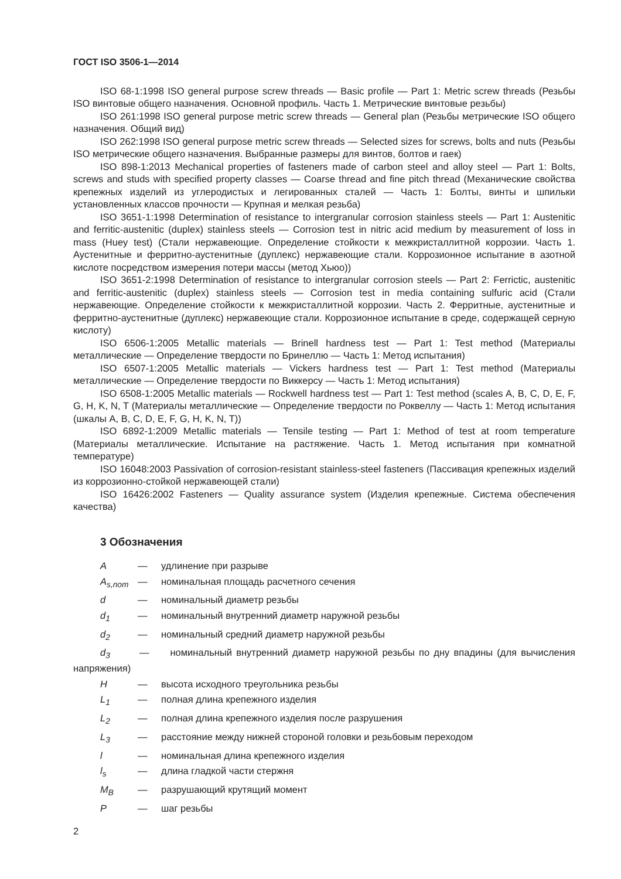ГОСТ ISO 3506-1—2014
ISO 68-1:1998 ISO general purpose screw threads — Basic profile — Part 1: Metric screw threads (Резьбы ISO винтовые общего назначения. Основной профиль. Часть 1. Метрические винтовые резьбы)
ISO 261:1998 ISO general purpose metric screw threads — General plan (Резьбы метрические ISO общего назначения. Общий вид)
ISO 262:1998 ISO general purpose metric screw threads — Selected sizes for screws, bolts and nuts (Резьбы ISO метрические общего назначения. Выбранные размеры для винтов, болтов и гаек)
ISO 898-1:2013 Mechanical properties of fasteners made of carbon steel and alloy steel — Part 1: Bolts, screws and studs with specified property classes — Coarse thread and fine pitch thread (Механические свойства крепежных изделий из углеродистых и легированных сталей — Часть 1: Болты, винты и шпильки установленных классов прочности — Крупная и мелкая резьба)
ISO 3651-1:1998 Determination of resistance to intergranular corrosion stainless steels — Part 1: Austenitic and ferritic-austenitic (duplex) stainless steels — Corrosion test in nitric acid medium by measurement of loss in mass (Huey test) (Стали нержавеющие. Определение стойкости к межкристаллитной коррозии. Часть 1. Аустенитные и ферритно-аустенитные (дуплекс) нержавеющие стали. Коррозионное испытание в азотной кислоте посредством измерения потери массы (метод Хьюо))
ISO 3651-2:1998 Determination of resistance to intergranular corrosion steels — Part 2: Ferrictic, austenitic and ferritic-austenitic (duplex) stainless steels — Corrosion test in media containing sulfuric acid (Стали нержавеющие. Определение стойкости к межкристаллитной коррозии. Часть 2. Ферритные, аустенитные и ферритно-аустенитные (дуплекс) нержавеющие стали. Коррозионное испытание в среде, содержащей серную кислоту)
ISO 6506-1:2005 Metallic materials — Brinell hardness test — Part 1: Test method (Материалы металлические — Определение твердости по Бринеллю — Часть 1: Метод испытания)
ISO 6507-1:2005 Metallic materials — Vickers hardness test — Part 1: Test method (Материалы металлические — Определение твердости по Виккерсу — Часть 1: Метод испытания)
ISO 6508-1:2005 Metallic materials — Rockwell hardness test — Part 1: Test method (scales A, B, C, D, E, F, G, H, K, N, T (Материалы металлические — Определение твердости по Роквеллу — Часть 1: Метод испытания (шкалы A, B, C, D, E, F, G, H, K, N, T))
ISO 6892-1:2009 Metallic materials — Tensile testing — Part 1: Method of test at room temperature (Материалы металлические. Испытание на растяжение. Часть 1. Метод испытания при комнатной температуре)
ISO 16048:2003 Passivation of corrosion-resistant stainless-steel fasteners (Пассивация крепежных изделий из коррозионно-стойкой нержавеющей стали)
ISO 16426:2002 Fasteners — Quality assurance system (Изделия крепежные. Система обеспечения качества)
3 Обозначения
A — удлинение при разрыве
A<sub>s,nom</sub> — номинальная площадь расчетного сечения
d — номинальный диаметр резьбы
d<sub>1</sub> — номинальный внутренний диаметр наружной резьбы
d<sub>2</sub> — номинальный средний диаметр наружной резьбы
d<sub>3</sub> — номинальный внутренний диаметр наружной резьбы по дну впадины (для вычисления напряжения)
H — высота исходного треугольника резьбы
L<sub>1</sub> — полная длина крепежного изделия
L<sub>2</sub> — полная длина крепежного изделия после разрушения
L<sub>3</sub> — расстояние между нижней стороной головки и резьбовым переходом
l — номинальная длина крепежного изделия
l<sub>s</sub> — длина гладкой части стержня
M<sub>B</sub> — разрушающий крутящий момент
P — шаг резьбы
2